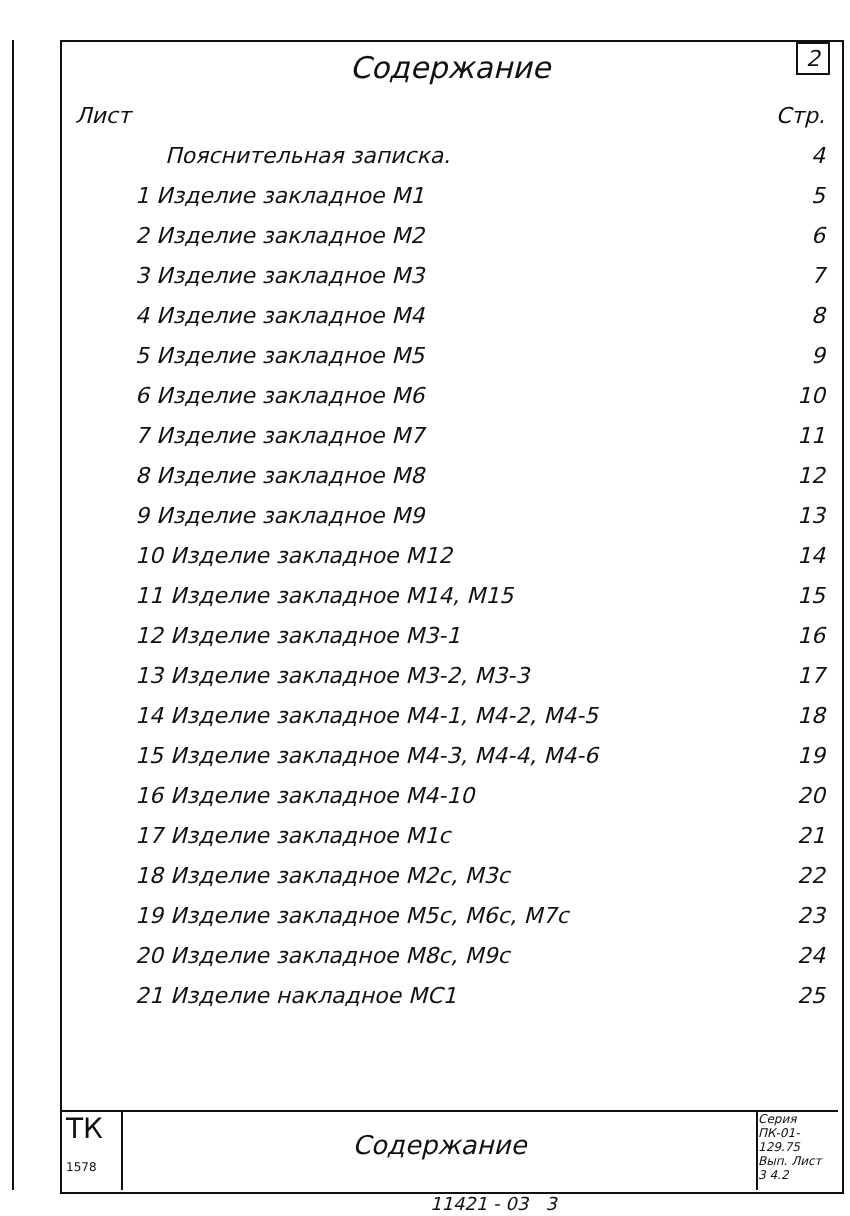2
Содержание
| Лист | Стр. |
| Пояснительная записка. | 4 |
| 1 Изделие закладное М1 | 5 |
| 2 Изделие закладное М2 | 6 |
| 3 Изделие закладное М3 | 7 |
| 4 Изделие закладное М4 | 8 |
| 5 Изделие закладное М5 | 9 |
| 6 Изделие закладное М6 | 10 |
| 7 Изделие закладное М7 | 11 |
| 8 Изделие закладное М8 | 12 |
| 9 Изделие закладное М9 | 13 |
| 10 Изделие закладное М12 | 14 |
| 11 Изделие закладное М14, М15 | 15 |
| 12 Изделие закладное М3-1 | 16 |
| 13 Изделие закладное М3-2, М3-3 | 17 |
| 14 Изделие закладное М4-1, М4-2, М4-5 | 18 |
| 15 Изделие закладное М4-3, М4-4, М4-6 | 19 |
| 16 Изделие закладное М4-10 | 20 |
| 17 Изделие закладное М1с | 21 |
| 18 Изделие закладное М2с, М3с | 22 |
| 19 Изделие закладное М5с, М6с, М7с | 23 |
| 20 Изделие закладное М8с, М9с | 24 |
| 21 Изделие накладное МС1 | 25 |
ТК
1578
Содержание
Серия ПК-01-129.75
Вып. Лист
3 4.2
11421 - 03 3